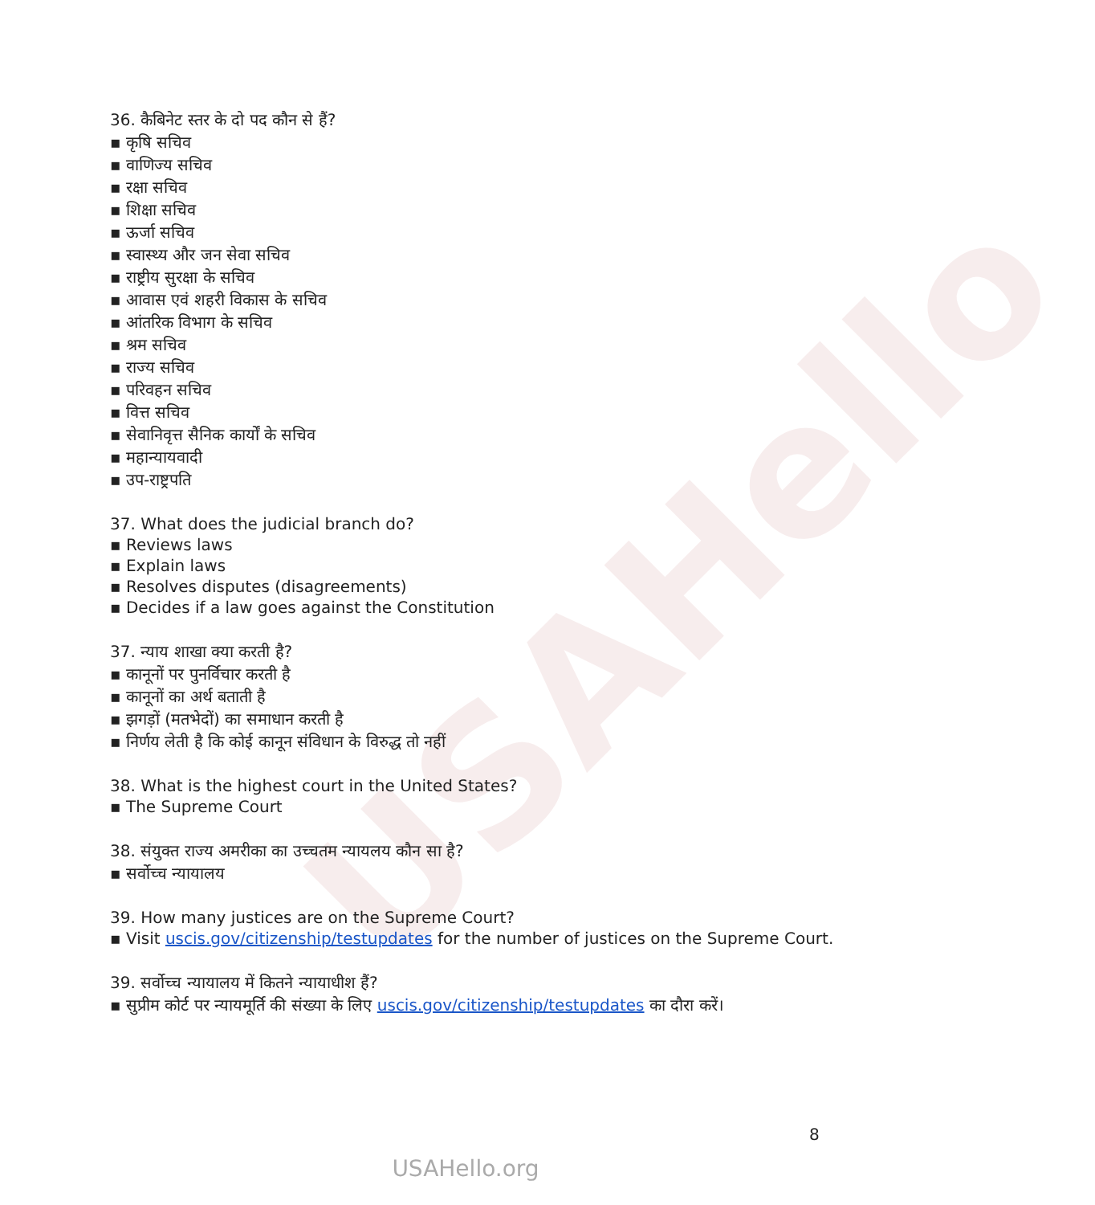USAHello
36. कैबिनेट स्तर के दो पद कौन से हैं?
▪ कृषि सचिव
▪ वाणिज्य सचिव
▪ रक्षा सचिव
▪ शिक्षा सचिव
▪ ऊर्जा सचिव
▪ स्वास्थ्य और जन सेवा सचिव
▪ राष्ट्रीय सुरक्षा के सचिव
▪ आवास एवं शहरी विकास के सचिव
▪ आंतरिक विभाग के सचिव
▪ श्रम सचिव
▪ राज्य सचिव
▪ परिवहन सचिव
▪ वित्त सचिव
▪ सेवानिवृत्त सैनिक कार्यों के सचिव
▪ महान्यायवादी
▪ उप-राष्ट्रपति
37. What does the judicial branch do?
▪ Reviews laws
▪ Explain laws
▪ Resolves disputes (disagreements)
▪ Decides if a law goes against the Constitution
37. न्याय शाखा क्या करती है?
▪ कानूनों पर पुनर्विचार करती है
▪ कानूनों का अर्थ बताती है
▪ झगड़ों (मतभेदों) का समाधान करती है
▪ निर्णय लेती है कि कोई कानून संविधान के विरुद्ध तो नहीं
38. What is the highest court in the United States?
▪ The Supreme Court
38. संयुक्त राज्य अमरीका का उच्चतम न्यायलय कौन सा है?
▪ सर्वोच्च न्यायालय
39. How many justices are on the Supreme Court?
▪ Visit uscis.gov/citizenship/testupdates for the number of justices on the Supreme Court.
39. सर्वोच्च न्यायालय में कितने न्यायाधीश हैं?
▪ सुप्रीम कोर्ट पर न्यायमूर्ति की संख्या के लिए uscis.gov/citizenship/testupdates का दौरा करें।
8
USAHello.org